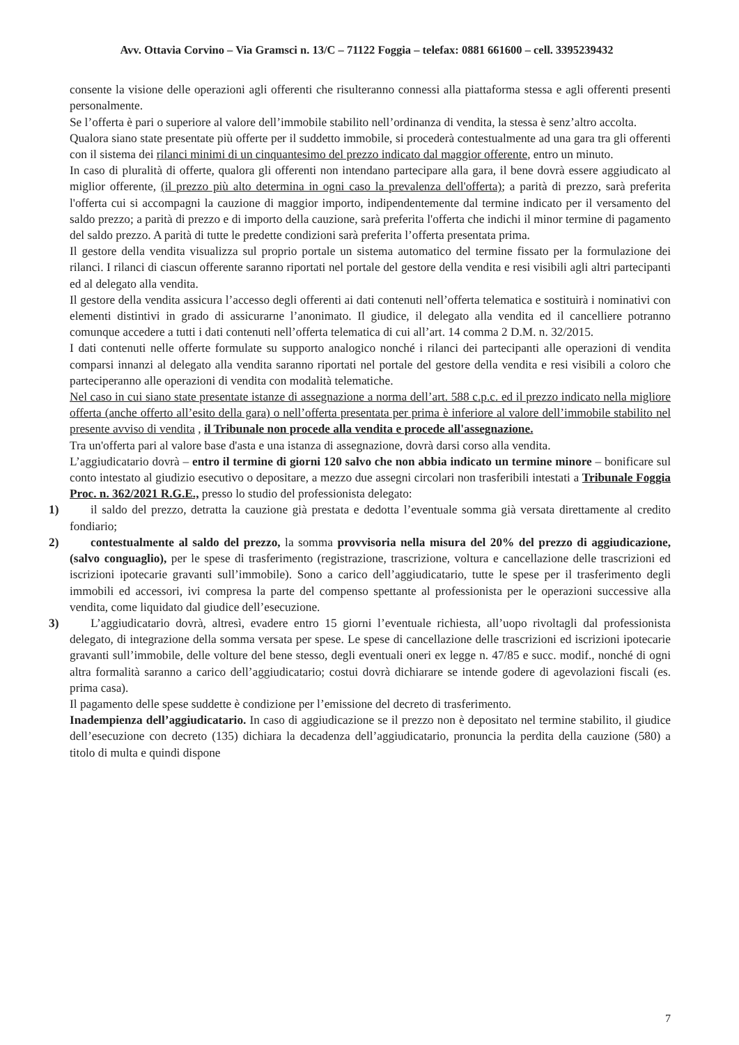Avv. Ottavia Corvino – Via Gramsci n. 13/C – 71122 Foggia – telefax: 0881 661600 – cell. 3395239432
consente la visione delle operazioni agli offerenti che risulteranno connessi alla piattaforma stessa e agli offerenti presenti personalmente.
Se l’offerta è pari o superiore al valore dell’immobile stabilito nell’ordinanza di vendita, la stessa è senz’altro accolta.
Qualora siano state presentate più offerte per il suddetto immobile, si procederà contestualmente ad una gara tra gli offerenti con il sistema dei rilanci minimi di un cinquantesimo del prezzo indicato dal maggior offerente, entro un minuto.
In caso di pluralità di offerte, qualora gli offerenti non intendano partecipare alla gara, il bene dovrà essere aggiudicato al miglior offerente, (il prezzo più alto determina in ogni caso la prevalenza dell'offerta); a parità di prezzo, sarà preferita l'offerta cui si accompagni la cauzione di maggior importo, indipendentemente dal termine indicato per il versamento del saldo prezzo; a parità di prezzo e di importo della cauzione, sarà preferita l'offerta che indichi il minor termine di pagamento del saldo prezzo. A parità di tutte le predette condizioni sarà preferita l’offerta presentata prima.
Il gestore della vendita visualizza sul proprio portale un sistema automatico del termine fissato per la formulazione dei rilanci. I rilanci di ciascun offerente saranno riportati nel portale del gestore della vendita e resi visibili agli altri partecipanti ed al delegato alla vendita.
Il gestore della vendita assicura l’accesso degli offerenti ai dati contenuti nell’offerta telematica e sostituirà i nominativi con elementi distintivi in grado di assicurarne l’anonimato. Il giudice, il delegato alla vendita ed il cancelliere potranno comunque accedere a tutti i dati contenuti nell’offerta telematica di cui all’art. 14 comma 2 D.M. n. 32/2015.
I dati contenuti nelle offerte formulate su supporto analogico nonché i rilanci dei partecipanti alle operazioni di vendita comparsi innanzi al delegato alla vendita saranno riportati nel portale del gestore della vendita e resi visibili a coloro che parteciperanno alle operazioni di vendita con modalità telematiche.
Nel caso in cui siano state presentate istanze di assegnazione a norma dell’art. 588 c.p.c. ed il prezzo indicato nella migliore offerta (anche offerto all’esito della gara) o nell’offerta presentata per prima è inferiore al valore dell’immobile stabilito nel presente avviso di vendita , il Tribunale non procede alla vendita e procede all'assegnazione.
Tra un'offerta pari al valore base d'asta e una istanza di assegnazione, dovrà darsi corso alla vendita.
L’aggiudicatario dovrà – entro il termine di giorni 120 salvo che non abbia indicato un termine minore – bonificare sul conto intestato al giudizio esecutivo o depositare, a mezzo due assegni circolari non trasferibili intestati a Tribunale Foggia Proc. n. 362/2021 R.G.E., presso lo studio del professionista delegato:
1) il saldo del prezzo, detratta la cauzione già prestata e dedotta l’eventuale somma già versata direttamente al credito fondiario;
2) contestualmente al saldo del prezzo, la somma provvisoria nella misura del 20% del prezzo di aggiudicazione, (salvo conguaglio), per le spese di trasferimento (registrazione, trascrizione, voltura e cancellazione delle trascrizioni ed iscrizioni ipotecarie gravanti sull’immobile). Sono a carico dell’aggiudicatario, tutte le spese per il trasferimento degli immobili ed accessori, ivi compresa la parte del compenso spettante al professionista per le operazioni successive alla vendita, come liquidato dal giudice dell’esecuzione.
3) L’aggiudicatario dovrà, altresì, evadere entro 15 giorni l’eventuale richiesta, all’uopo rivoltagli dal professionista delegato, di integrazione della somma versata per spese. Le spese di cancellazione delle trascrizioni ed iscrizioni ipotecarie gravanti sull’immobile, delle volture del bene stesso, degli eventuali oneri ex legge n. 47/85 e succ. modif., nonché di ogni altra formalità saranno a carico dell’aggiudicatario; costui dovrà dichiarare se intende godere di agevolazioni fiscali (es. prima casa).
Il pagamento delle spese suddette è condizione per l’emissione del decreto di trasferimento.
Inadempienza dell’aggiudicatario. In caso di aggiudicazione se il prezzo non è depositato nel termine stabilito, il giudice dell’esecuzione con decreto (135) dichiara la decadenza dell’aggiudicatario, pronuncia la perdita della cauzione (580) a titolo di multa e quindi dispone
7